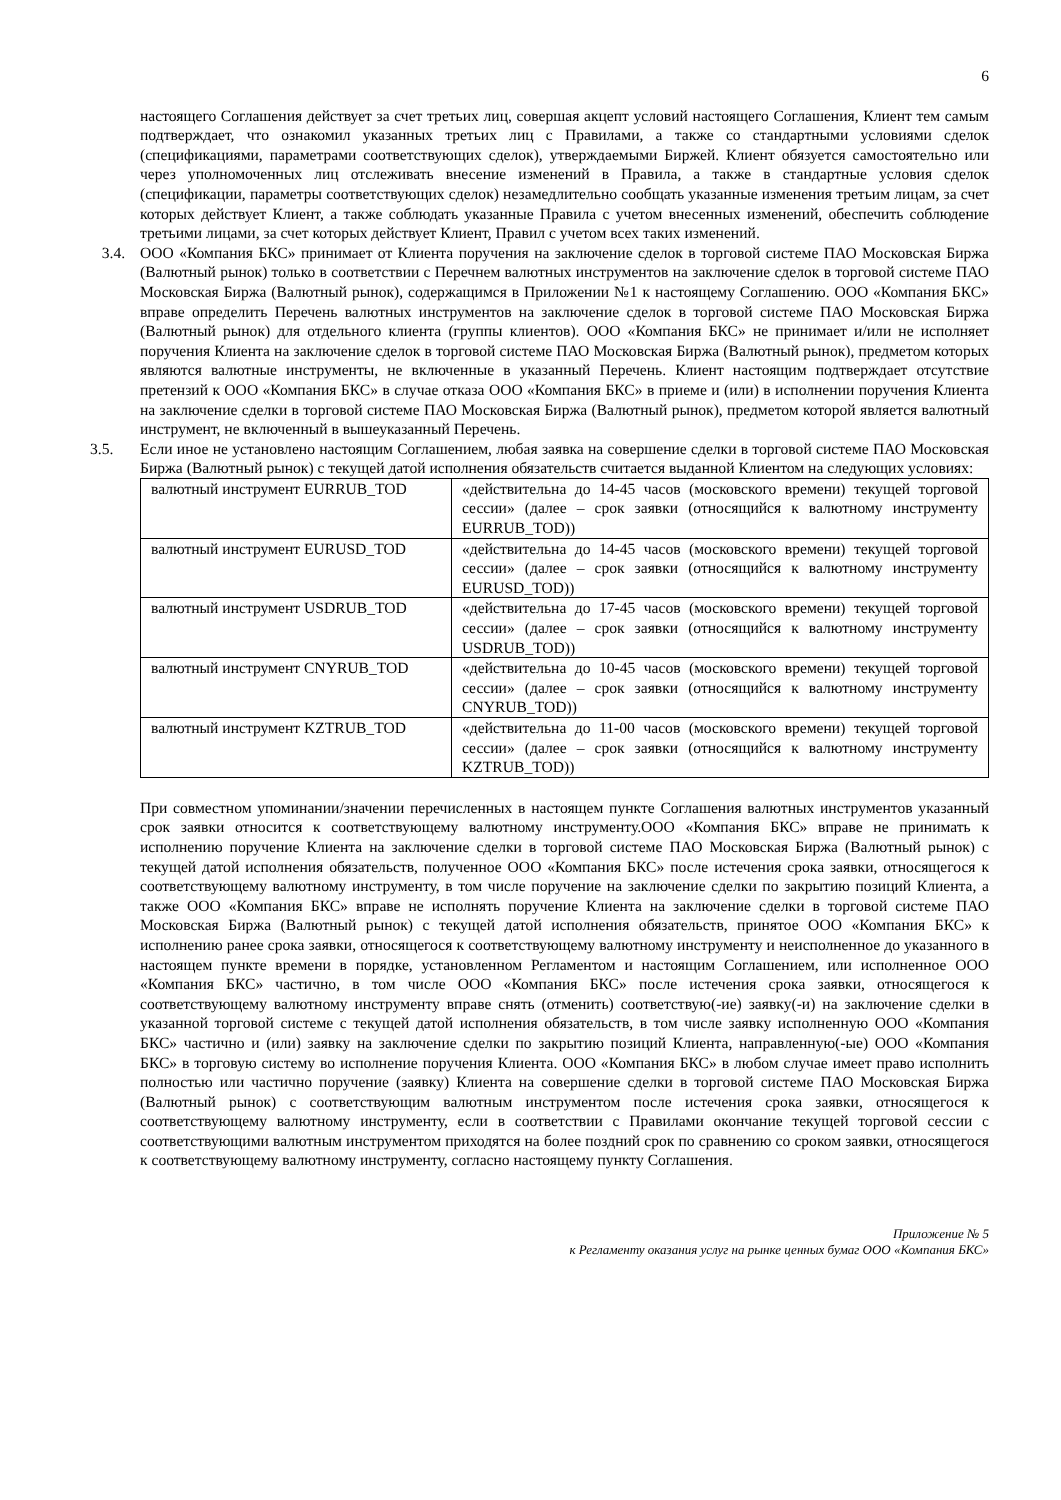6
настоящего Соглашения действует за счет третьих лиц, совершая акцепт условий настоящего Соглашения, Клиент тем самым подтверждает, что ознакомил указанных третьих лиц с Правилами, а также со стандартными условиями сделок (спецификациями, параметрами соответствующих сделок), утверждаемыми Биржей. Клиент обязуется самостоятельно или через уполномоченных лиц отслеживать внесение изменений в Правила, а также в стандартные условия сделок (спецификации, параметры соответствующих сделок) незамедлительно сообщать указанные изменения третьим лицам, за счет которых действует Клиент, а также соблюдать указанные Правила с учетом внесенных изменений, обеспечить соблюдение третьими лицами, за счет которых действует Клиент, Правил с учетом всех таких изменений.
3.4. ООО «Компания БКС» принимает от Клиента поручения на заключение сделок в торговой системе ПАО Московская Биржа (Валютный рынок) только в соответствии с Перечнем валютных инструментов на заключение сделок в торговой системе ПАО Московская Биржа (Валютный рынок), содержащимся в Приложении №1 к настоящему Соглашению. ООО «Компания БКС» вправе определить Перечень валютных инструментов на заключение сделок в торговой системе ПАО Московская Биржа (Валютный рынок) для отдельного клиента (группы клиентов). ООО «Компания БКС» не принимает и/или не исполняет поручения Клиента на заключение сделок в торговой системе ПАО Московская Биржа (Валютный рынок), предметом которых являются валютные инструменты, не включенные в указанный Перечень. Клиент настоящим подтверждает отсутствие претензий к ООО «Компания БКС» в случае отказа ООО «Компания БКС» в приеме и (или) в исполнении поручения Клиента на заключение сделки в торговой системе ПАО Московская Биржа (Валютный рынок), предметом которой является валютный инструмент, не включенный в вышеуказанный Перечень.
3.5. Если иное не установлено настоящим Соглашением, любая заявка на совершение сделки в торговой системе ПАО Московская Биржа (Валютный рынок) с текущей датой исполнения обязательств считается выданной Клиентом на следующих условиях:
| валютный инструмент EURRUB_TOD | «действительна до 14-45 часов (московского времени) текущей торговой сессии» (далее – срок заявки (относящийся к валютному инструменту EURRUB_TOD)) |
| валютный инструмент EURUSD_TOD | «действительна до 14-45 часов (московского времени) текущей торговой сессии» (далее – срок заявки (относящийся к валютному инструменту EURUSD_TOD)) |
| валютный инструмент USDRUB_TOD | «действительна до 17-45 часов (московского времени) текущей торговой сессии» (далее – срок заявки (относящийся к валютному инструменту USDRUB_TOD)) |
| валютный инструмент CNYRUB_TOD | «действительна до 10-45 часов (московского времени) текущей торговой сессии» (далее – срок заявки (относящийся к валютному инструменту CNYRUB_TOD)) |
| валютный инструмент KZTRUB_TOD | «действительна до 11-00 часов (московского времени) текущей торговой сессии» (далее – срок заявки (относящийся к валютному инструменту KZTRUB_TOD)) |
При совместном упоминании/значении перечисленных в настоящем пункте Соглашения валютных инструментов указанный срок заявки относится к соответствующему валютному инструменту.ООО «Компания БКС» вправе не принимать к исполнению поручение Клиента на заключение сделки в торговой системе ПАО Московская Биржа (Валютный рынок) с текущей датой исполнения обязательств, полученное ООО «Компания БКС» после истечения срока заявки, относящегося к соответствующему валютному инструменту, в том числе поручение на заключение сделки по закрытию позиций Клиента, а также ООО «Компания БКС» вправе не исполнять поручение Клиента на заключение сделки в торговой системе ПАО Московская Биржа (Валютный рынок) с текущей датой исполнения обязательств, принятое ООО «Компания БКС» к исполнению ранее срока заявки, относящегося к соответствующему валютному инструменту и неисполненное до указанного в настоящем пункте времени в порядке, установленном Регламентом и настоящим Соглашением, или исполненное ООО «Компания БКС» частично, в том числе ООО «Компания БКС» после истечения срока заявки, относящегося к соответствующему валютному инструменту вправе снять (отменить) соответствую(-ие) заявку(-и) на заключение сделки в указанной торговой системе с текущей датой исполнения обязательств, в том числе заявку исполненную ООО «Компания БКС» частично и (или) заявку на заключение сделки по закрытию позиций Клиента, направленную(-ые) ООО «Компания БКС» в торговую систему во исполнение поручения Клиента. ООО «Компания БКС» в любом случае имеет право исполнить полностью или частично поручение (заявку) Клиента на совершение сделки в торговой системе ПАО Московская Биржа (Валютный рынок) с соответствующим валютным инструментом после истечения срока заявки, относящегося к соответствующему валютному инструменту, если в соответствии с Правилами окончание текущей торговой сессии с соответствующими валютным инструментом приходятся на более поздний срок по сравнению со сроком заявки, относящегося к соответствующему валютному инструменту, согласно настоящему пункту Соглашения.
Приложение № 5
к Регламенту оказания услуг на рынке ценных бумаг ООО «Компания БКС»